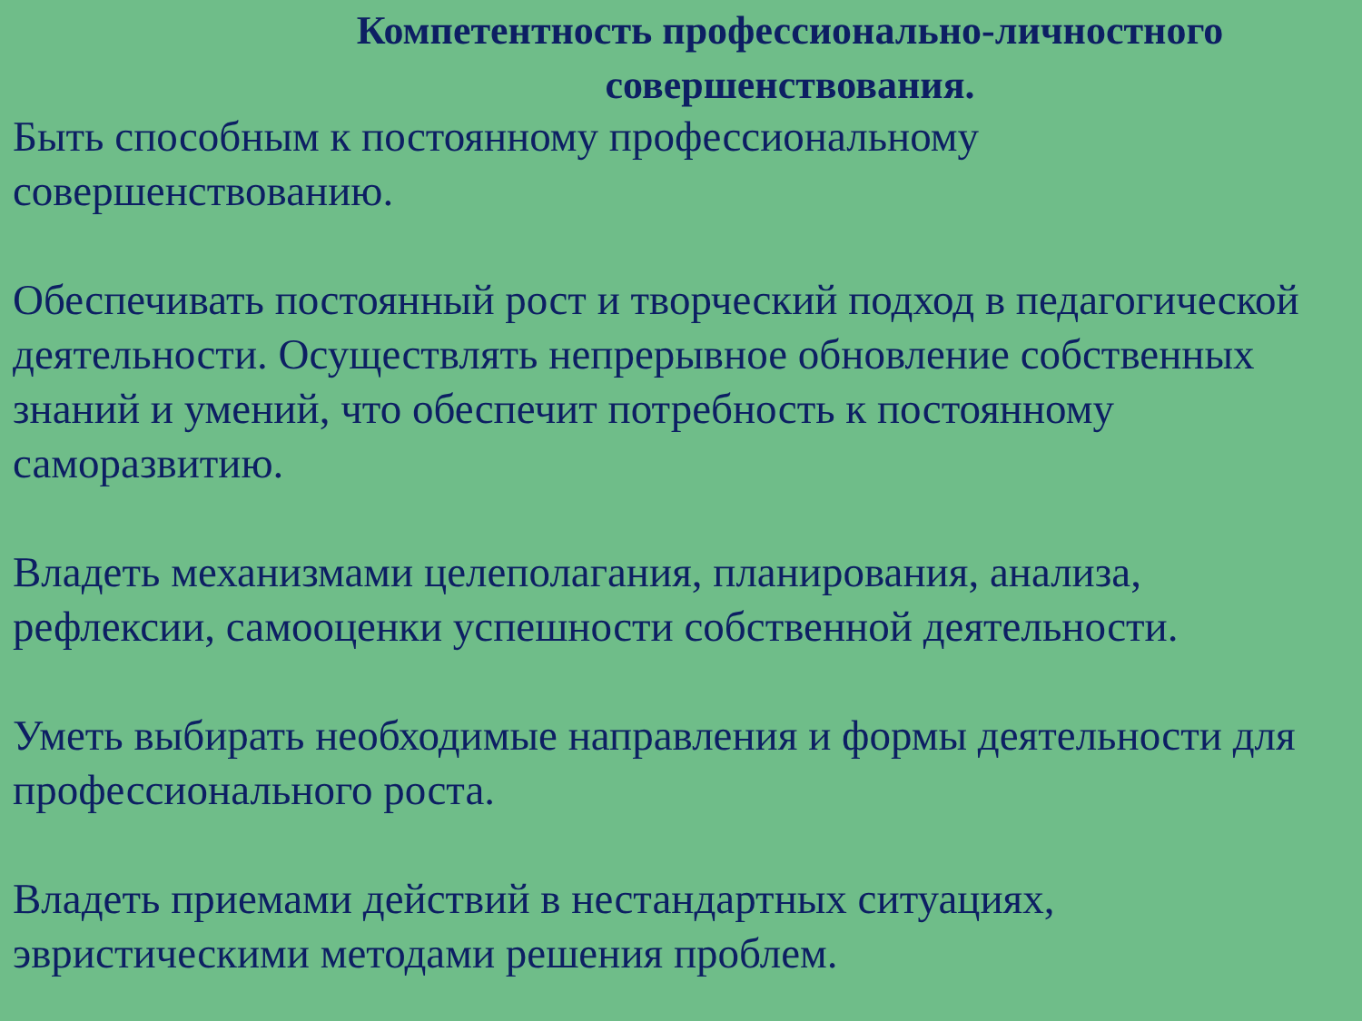Компетентность профессионально-личностного совершенствования.
Быть способным к постоянному профессиональному совершенствованию.
Обеспечивать постоянный рост и творческий подход в педагогической деятельности. Осуществлять непрерывное обновление собственных знаний и умений, что обеспечит потребность к постоянному саморазвитию.
Владеть механизмами целеполагания, планирования, анализа, рефлексии, самооценки успешности собственной деятельности.
Уметь выбирать необходимые направления и формы деятельности для профессионального роста.
Владеть приемами действий в нестандартных ситуациях, эвристическими методами решения проблем.